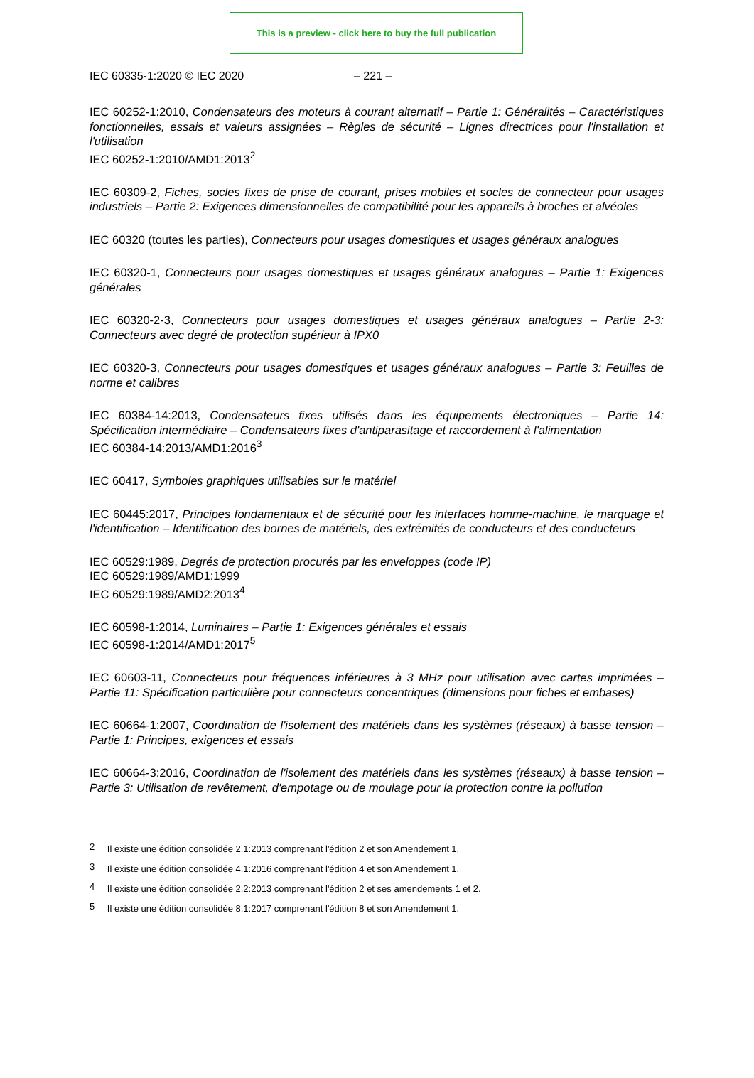This is a preview - click here to buy the full publication
IEC 60335-1:2020 © IEC 2020 – 221 –
IEC 60252-1:2010, Condensateurs des moteurs à courant alternatif – Partie 1: Généralités – Caractéristiques fonctionnelles, essais et valeurs assignées – Règles de sécurité – Lignes directrices pour l'installation et l'utilisation
IEC 60252-1:2010/AMD1:2013<sup>2</sup>
IEC 60309-2, Fiches, socles fixes de prise de courant, prises mobiles et socles de connecteur pour usages industriels – Partie 2: Exigences dimensionnelles de compatibilité pour les appareils à broches et alvéoles
IEC 60320 (toutes les parties), Connecteurs pour usages domestiques et usages généraux analogues
IEC 60320-1, Connecteurs pour usages domestiques et usages généraux analogues – Partie 1: Exigences générales
IEC 60320-2-3, Connecteurs pour usages domestiques et usages généraux analogues – Partie 2-3: Connecteurs avec degré de protection supérieur à IPX0
IEC 60320-3, Connecteurs pour usages domestiques et usages généraux analogues – Partie 3: Feuilles de norme et calibres
IEC 60384-14:2013, Condensateurs fixes utilisés dans les équipements électroniques – Partie 14: Spécification intermédiaire – Condensateurs fixes d'antiparasitage et raccordement à l'alimentation
IEC 60384-14:2013/AMD1:2016<sup>3</sup>
IEC 60417, Symboles graphiques utilisables sur le matériel
IEC 60445:2017, Principes fondamentaux et de sécurité pour les interfaces homme-machine, le marquage et l'identification – Identification des bornes de matériels, des extrémités de conducteurs et des conducteurs
IEC 60529:1989, Degrés de protection procurés par les enveloppes (code IP)
IEC 60529:1989/AMD1:1999
IEC 60529:1989/AMD2:2013<sup>4</sup>
IEC 60598-1:2014, Luminaires – Partie 1: Exigences générales et essais
IEC 60598-1:2014/AMD1:2017<sup>5</sup>
IEC 60603-11, Connecteurs pour fréquences inférieures à 3 MHz pour utilisation avec cartes imprimées – Partie 11: Spécification particulière pour connecteurs concentriques (dimensions pour fiches et embases)
IEC 60664-1:2007, Coordination de l'isolement des matériels dans les systèmes (réseaux) à basse tension – Partie 1: Principes, exigences et essais
IEC 60664-3:2016, Coordination de l'isolement des matériels dans les systèmes (réseaux) à basse tension – Partie 3: Utilisation de revêtement, d'empotage ou de moulage pour la protection contre la pollution
<sup>2</sup> Il existe une édition consolidée 2.1:2013 comprenant l'édition 2 et son Amendement 1.
<sup>3</sup> Il existe une édition consolidée 4.1:2016 comprenant l'édition 4 et son Amendement 1.
<sup>4</sup> Il existe une édition consolidée 2.2:2013 comprenant l'édition 2 et ses amendements 1 et 2.
<sup>5</sup> Il existe une édition consolidée 8.1:2017 comprenant l'édition 8 et son Amendement 1.